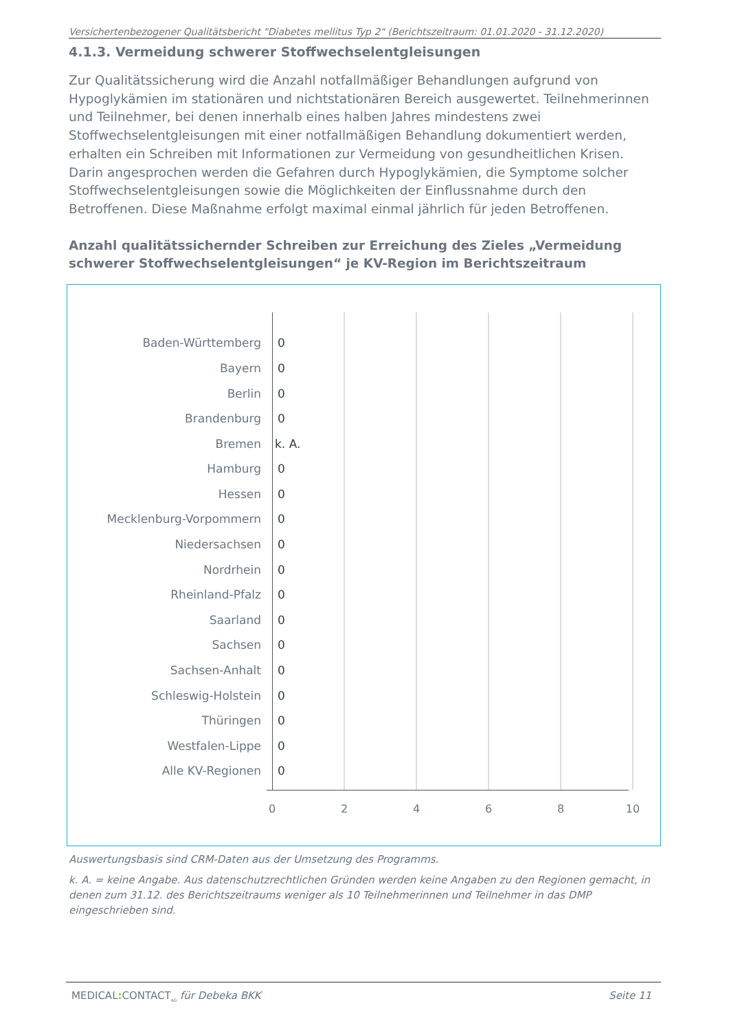Versichertenbezogener Qualitätsbericht "Diabetes mellitus Typ 2" (Berichtszeitraum: 01.01.2020 - 31.12.2020)
4.1.3. Vermeidung schwerer Stoffwechselentgleisungen
Zur Qualitätssicherung wird die Anzahl notfallmäßiger Behandlungen aufgrund von Hypoglykämien im stationären und nichtstationären Bereich ausgewertet. Teilnehmerinnen und Teilnehmer, bei denen innerhalb eines halben Jahres mindestens zwei Stoffwechselentgleisungen mit einer notfallmäßigen Behandlung dokumentiert werden, erhalten ein Schreiben mit Informationen zur Vermeidung von gesundheitlichen Krisen. Darin angesprochen werden die Gefahren durch Hypoglykämien, die Symptome solcher Stoffwechselentgleisungen sowie die Möglichkeiten der Einflussnahme durch den Betroffenen. Diese Maßnahme erfolgt maximal einmal jährlich für jeden Betroffenen.
Anzahl qualitätssichernder Schreiben zur Erreichung des Zieles „Vermeidung schwerer Stoffwechselentgleisungen“ je KV-Region im Berichtszeitraum
Baden-Württemberg 0
Bayern 0
Berlin 0
Brandenburg 0
Bremen k. A.
Hamburg 0
Hessen 0
Mecklenburg-Vorpommern 0
Niedersachsen 0
Nordrhein 0
Rheinland-Pfalz 0
Saarland 0
Sachsen 0
Sachsen-Anhalt 0
Schleswig-Holstein 0
Thüringen 0
Westfalen-Lippe 0
Alle KV-Regionen 0
0 2 4 6 8 10
Auswertungsbasis sind CRM-Daten aus der Umsetzung des Programms.
k. A. = keine Angabe. Aus datenschutzrechtlichen Gründen werden keine Angaben zu den Regionen gemacht, in denen zum 31.12. des Berichtszeitraums weniger als 10 Teilnehmerinnen und Teilnehmer in das DMP eingeschrieben sind.
MEDICAL: CONTACT<sub>AG</sub> für Debeka BKK Seite 11